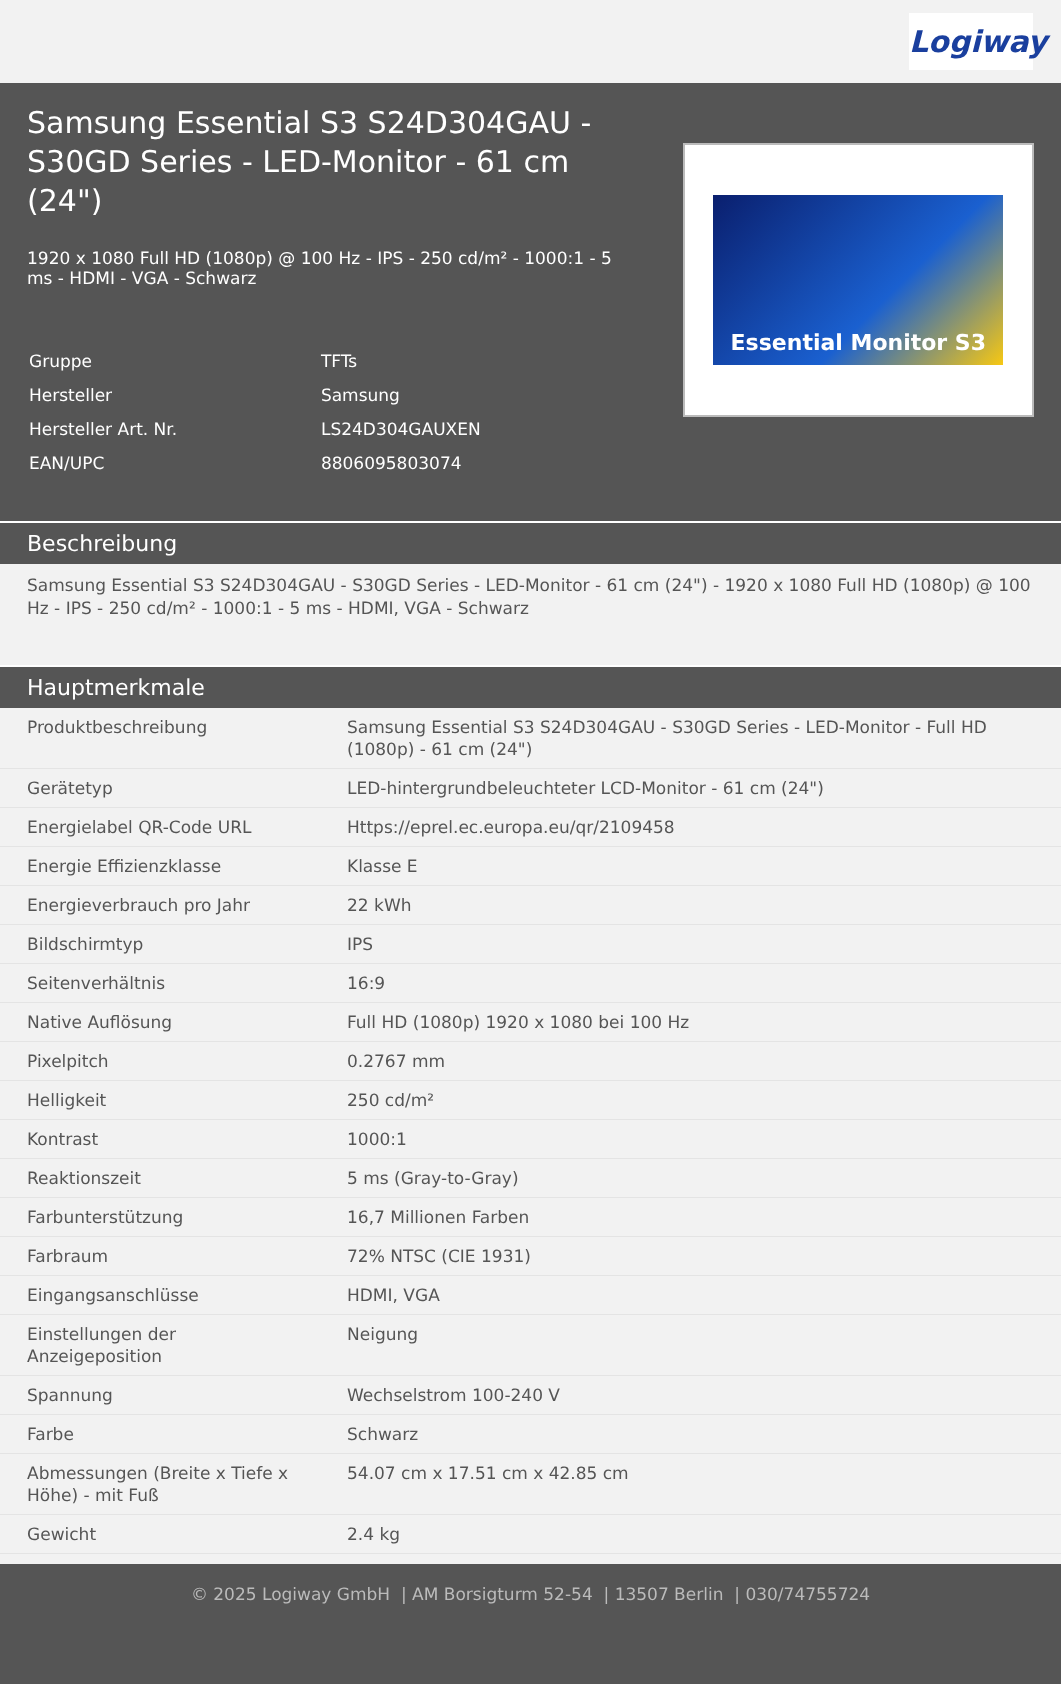Logiway
Samsung Essential S3 S24D304GAU - S30GD Series - LED-Monitor - 61 cm (24")
1920 x 1080 Full HD (1080p) @ 100 Hz - IPS - 250 cd/m² - 1000:1 - 5 ms - HDMI - VGA - Schwarz
| Gruppe | TFTs |
| Hersteller | Samsung |
| Hersteller Art. Nr. | LS24D304GAUXEN |
| EAN/UPC | 8806095803074 |
Essential Monitor S3
Beschreibung
Samsung Essential S3 S24D304GAU - S30GD Series - LED-Monitor - 61 cm (24") - 1920 x 1080 Full HD (1080p) @ 100 Hz - IPS - 250 cd/m² - 1000:1 - 5 ms - HDMI, VGA - Schwarz
Hauptmerkmale
| Produktbeschreibung | Samsung Essential S3 S24D304GAU - S30GD Series - LED-Monitor - Full HD (1080p) - 61 cm (24") |
| Gerätetyp | LED-hintergrundbeleuchteter LCD-Monitor - 61 cm (24") |
| Energielabel QR-Code URL | Https://eprel.ec.europa.eu/qr/2109458 |
| Energie Effizienzklasse | Klasse E |
| Energieverbrauch pro Jahr | 22 kWh |
| Bildschirmtyp | IPS |
| Seitenverhältnis | 16:9 |
| Native Auflösung | Full HD (1080p) 1920 x 1080 bei 100 Hz |
| Pixelpitch | 0.2767 mm |
| Helligkeit | 250 cd/m² |
| Kontrast | 1000:1 |
| Reaktionszeit | 5 ms (Gray-to-Gray) |
| Farbunterstützung | 16,7 Millionen Farben |
| Farbraum | 72% NTSC (CIE 1931) |
| Eingangsanschlüsse | HDMI, VGA |
| Einstellungen der Anzeigeposition | Neigung |
| Spannung | Wechselstrom 100-240 V |
| Farbe | Schwarz |
| Abmessungen (Breite x Tiefe x Höhe) - mit Fuß | 54.07 cm x 17.51 cm x 42.85 cm |
| Gewicht | 2.4 kg |
© 2025 Logiway GmbH | AM Borsigturm 52-54 | 13507 Berlin | 030/74755724